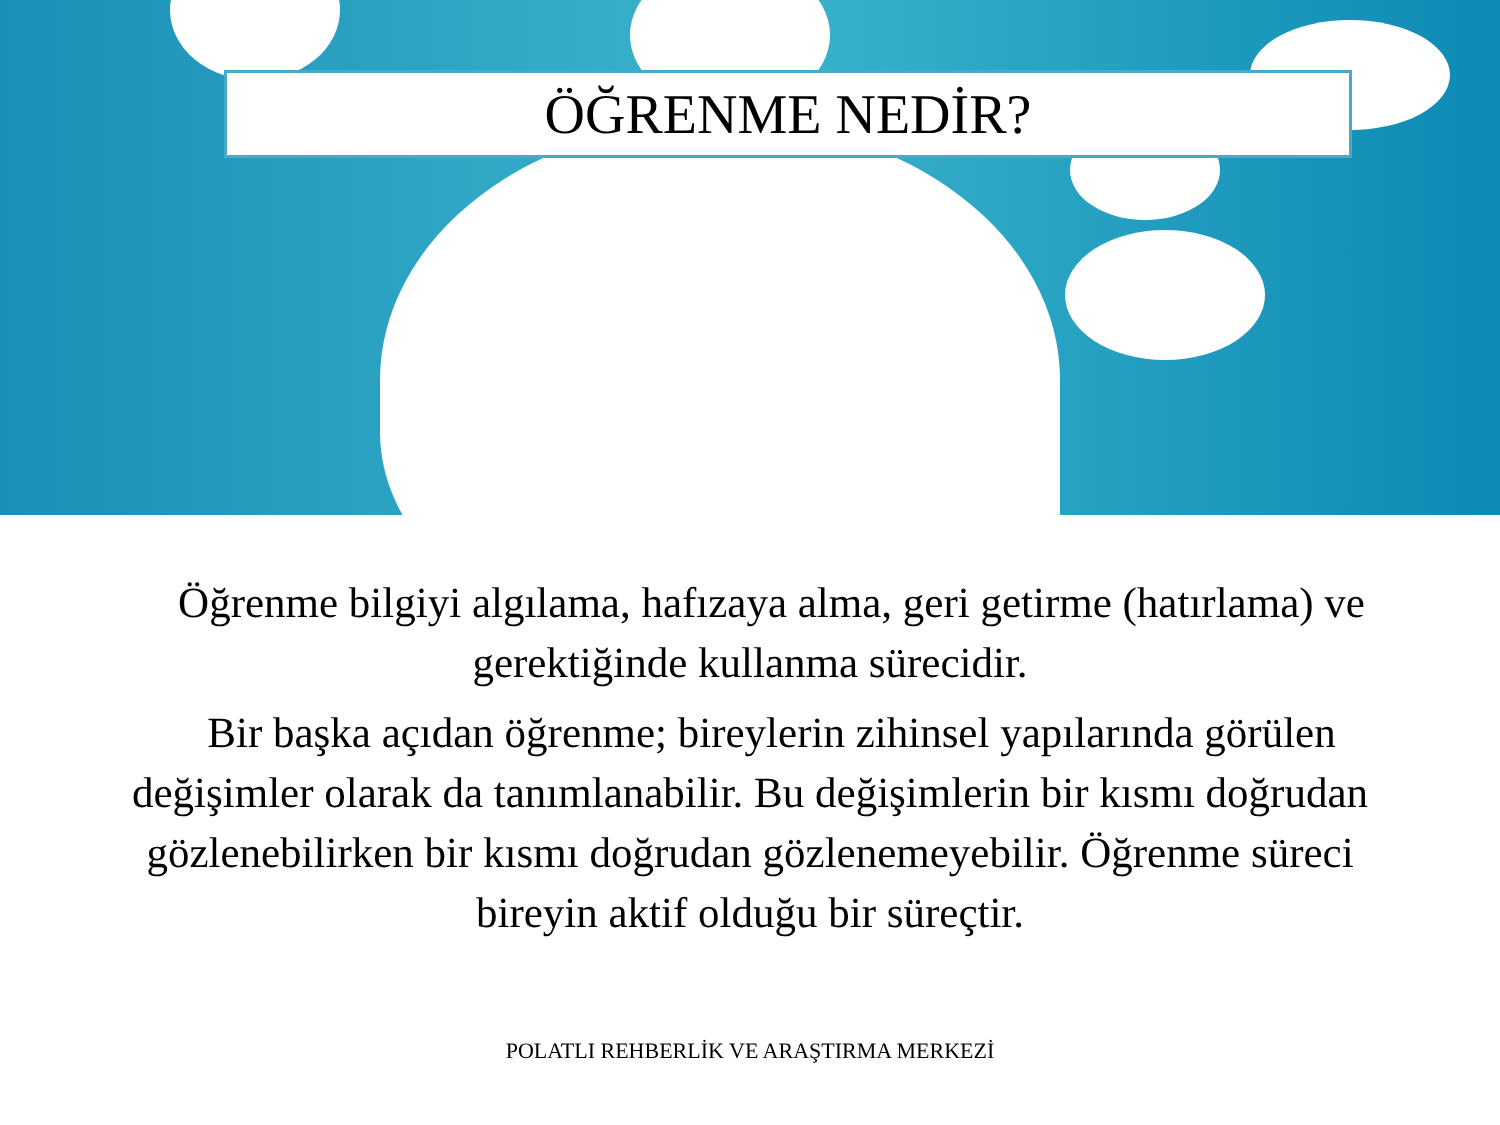ÖĞRENME NEDİR?
Öğrenme bilgiyi algılama, hafızaya alma, geri getirme (hatırlama) ve gerektiğinde kullanma sürecidir.
Bir başka açıdan öğrenme; bireylerin zihinsel yapılarında görülen değişimler olarak da tanımlanabilir. Bu değişimlerin bir kısmı doğrudan gözlenebilirken bir kısmı doğrudan gözlenemeyebilir. Öğrenme süreci bireyin aktif olduğu bir süreçtir.
POLATLI REHBERLİK VE ARAŞTIRMA MERKEZİ